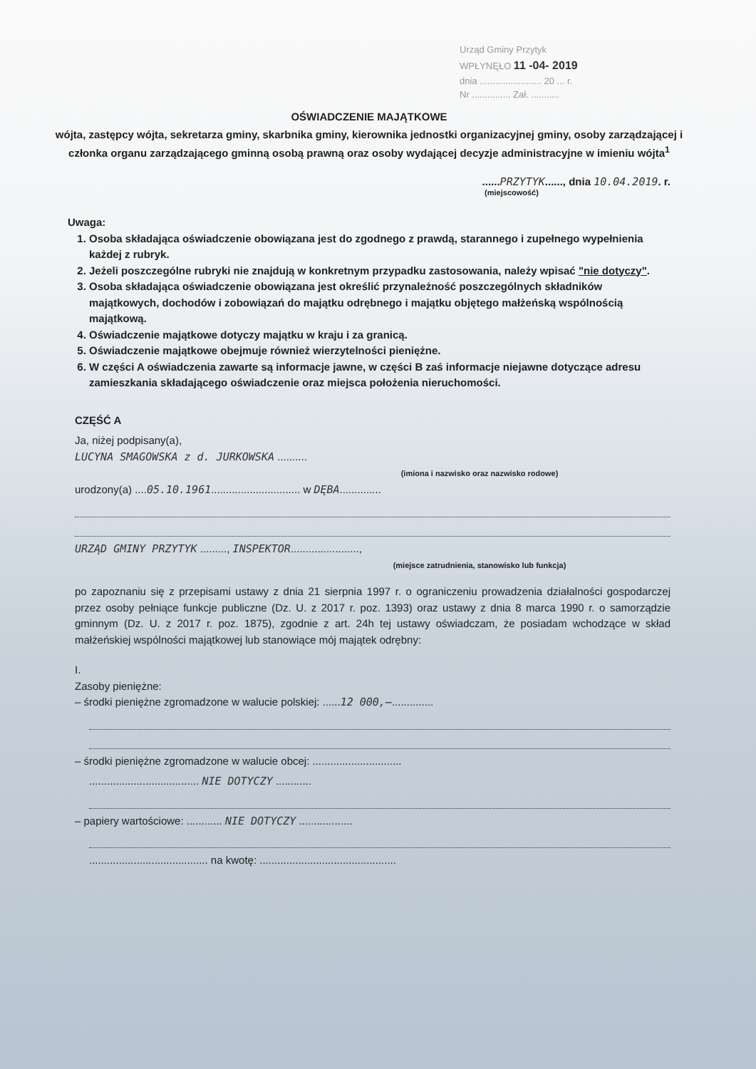Urząd Gminy Przytyk
WPŁYNĘŁO 11 -04- 2019
dnia ........................ 20 ... r.
Nr ............... Zał. ...........
OŚWIADCZENIE MAJĄTKOWE
wójta, zastępcy wójta, sekretarza gminy, skarbnika gminy, kierownika jednostki organizacyjnej gminy, osoby zarządzającej i członka organu zarządzającego gminną osobą prawną oraz osoby wydającej decyzje administracyjne w imieniu wójta<sup>1</sup>
......PRZYTYK......, dnia 10.04.2019. r.
(miejscowość)
Uwaga:
1. Osoba składająca oświadczenie obowiązana jest do zgodnego z prawdą, starannego i zupełnego wypełnienia każdej z rubryk.
2. Jeżeli poszczególne rubryki nie znajdują w konkretnym przypadku zastosowania, należy wpisać "nie dotyczy".
3. Osoba składająca oświadczenie obowiązana jest określić przynależność poszczególnych składników majątkowych, dochodów i zobowiązań do majątku odrębnego i majątku objętego małżeńską wspólnością majątkową.
4. Oświadczenie majątkowe dotyczy majątku w kraju i za granicą.
5. Oświadczenie majątkowe obejmuje również wierzytelności pieniężne.
6. W części A oświadczenia zawarte są informacje jawne, w części B zaś informacje niejawne dotyczące adresu zamieszkania składającego oświadczenie oraz miejsca położenia nieruchomości.
CZĘŚĆ A
Ja, niżej podpisany(a),
LUCYNA SMAGOWSKA z d. JURKOWSKA ..........
(imiona i nazwisko oraz nazwisko rodowe)
urodzony(a) ....05.10.1961.............................. w DĘBA..............
URZĄD GMINY PRZYTYK ........., INSPEKTOR.......................,
(miejsce zatrudnienia, stanowisko lub funkcja)
po zapoznaniu się z przepisami ustawy z dnia 21 sierpnia 1997 r. o ograniczeniu prowadzenia działalności gospodarczej przez osoby pełniące funkcje publiczne (Dz. U. z 2017 r. poz. 1393) oraz ustawy z dnia 8 marca 1990 r. o samorządzie gminnym (Dz. U. z 2017 r. poz. 1875), zgodnie z art. 24h tej ustawy oświadczam, że posiadam wchodzące w skład małżeńskiej wspólności majątkowej lub stanowiące mój majątek odrębny:
I.
Zasoby pieniężne:
– środki pieniężne zgromadzone w walucie polskiej: ......12 000,–..............
– środki pieniężne zgromadzone w walucie obcej: ..............................
..................................... NIE DOTYCZY ............
– papiery wartościowe: ............ NIE DOTYCZY ..................
........................................ na kwotę: ..............................................